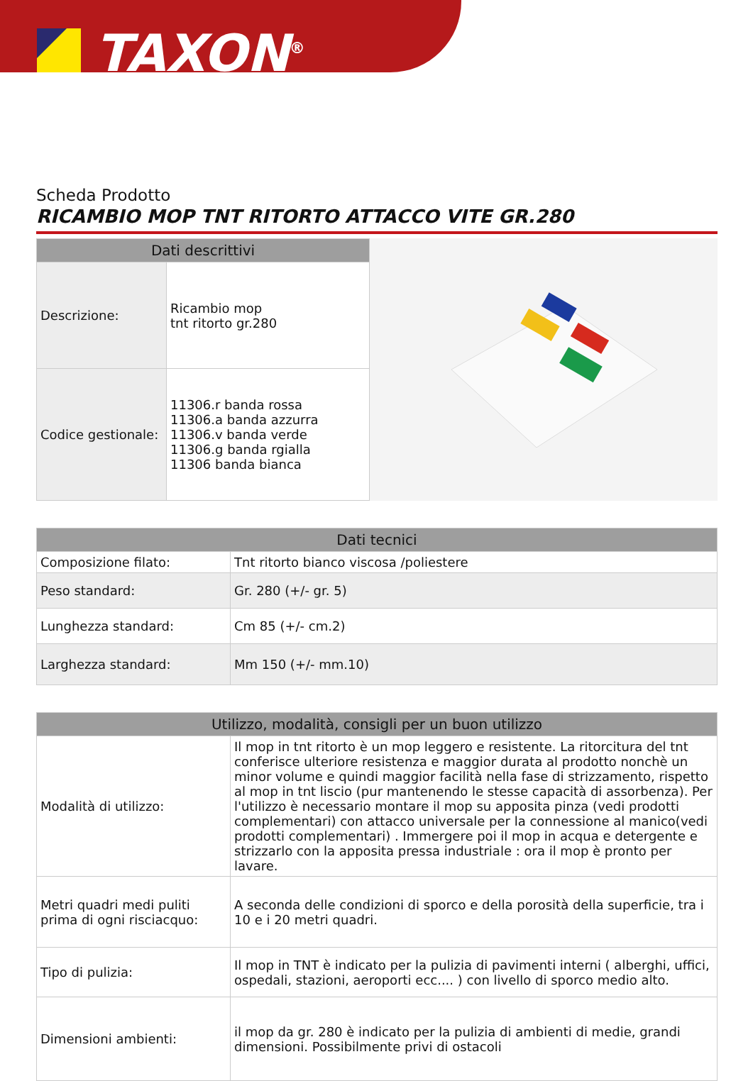TAXON<sup>®</sup>
Scheda Prodotto
RICAMBIO MOP TNT RITORTO ATTACCO VITE GR.280
| Dati descrittivi | |
| --- | --- |
| Descrizione: | Ricambio mop tnt ritorto gr.280 |
| Codice gestionale: | 11306.r banda rossa 11306.a banda azzurra 11306.v banda verde 11306.g banda rgialla 11306 banda bianca |
| Dati tecnici | |
| --- | --- |
| Composizione filato: | Tnt ritorto bianco viscosa /poliestere |
| Peso standard: | Gr. 280 (+/- gr. 5) |
| Lunghezza standard: | Cm 85 (+/- cm.2) |
| Larghezza standard: | Mm 150 (+/- mm.10) |
| Utilizzo, modalità, consigli per un buon utilizzo | |
| --- | --- |
| Modalità di utilizzo: | Il mop in tnt ritorto è un mop leggero e resistente. La ritorcitura del tnt conferisce ulteriore resistenza e maggior durata al prodotto nonchè un minor volume e quindi maggior facilità nella fase di strizzamento, rispetto al mop in tnt liscio (pur mantenendo le stesse capacità di assorbenza). Per l'utilizzo è necessario montare il mop su apposita pinza (vedi prodotti complementari) con attacco universale per la connessione al manico(vedi prodotti complementari) . Immergere poi il mop in acqua e detergente e strizzarlo con la apposita pressa industriale : ora il mop è pronto per lavare. |
| Metri quadri medi puliti prima di ogni risciacquo: | A seconda delle condizioni di sporco e della porosità della superficie, tra i 10 e i 20 metri quadri. |
| Tipo di pulizia: | Il mop in TNT è indicato per la pulizia di pavimenti interni ( alberghi, uffici, ospedali, stazioni, aeroporti ecc.... ) con livello di sporco medio alto. |
| Dimensioni ambienti: | il mop da gr. 280 è indicato per la pulizia di ambienti di medie, grandi dimensioni. Possibilmente privi di ostacoli |